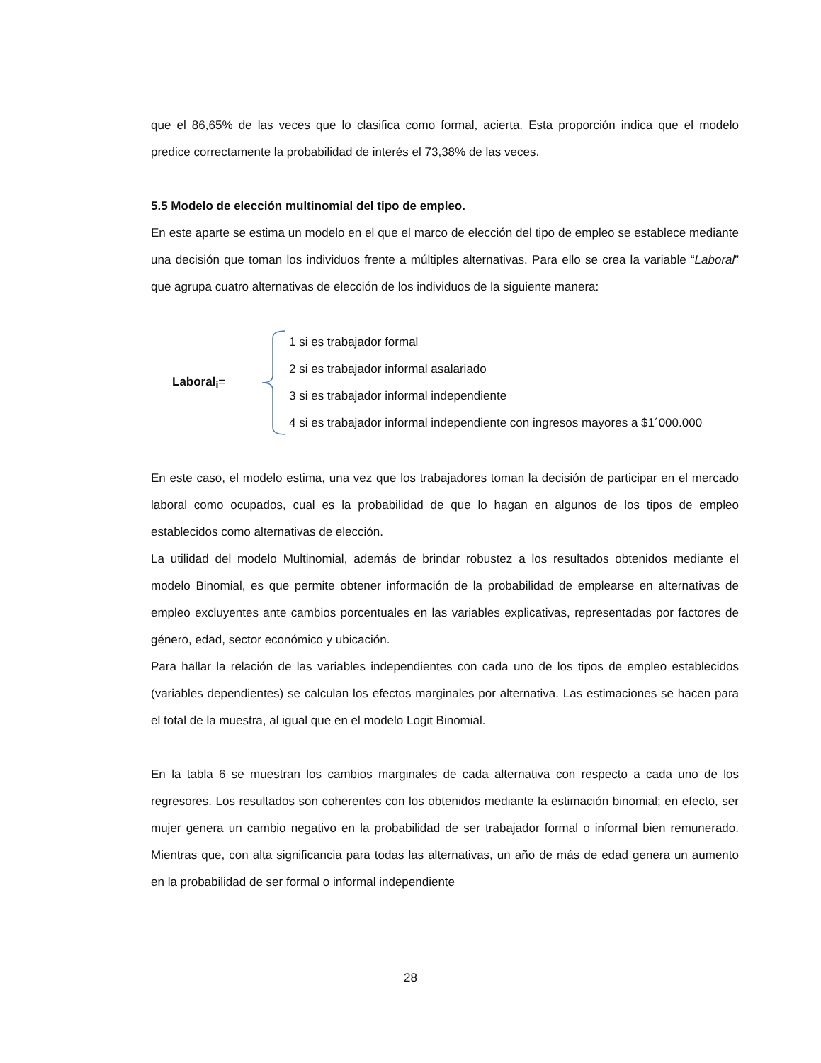que el 86,65% de las veces que lo clasifica como formal, acierta. Esta proporción indica que el modelo predice correctamente la probabilidad de interés el 73,38% de las veces.
5.5 Modelo de elección multinomial del tipo de empleo.
En este aparte se estima un modelo en el que el marco de elección del tipo de empleo se establece mediante una decisión que toman los individuos frente a múltiples alternativas. Para ello se crea la variable “Laboral” que agrupa cuatro alternativas de elección de los individuos de la siguiente manera:
Laboral<sub>i</sub>=
1 si es trabajador formal
2 si es trabajador informal asalariado
3 si es trabajador informal independiente
4 si es trabajador informal independiente con ingresos mayores a $1´000.000
En este caso, el modelo estima, una vez que los trabajadores toman la decisión de participar en el mercado laboral como ocupados, cual es la probabilidad de que lo hagan en algunos de los tipos de empleo establecidos como alternativas de elección.
La utilidad del modelo Multinomial, además de brindar robustez a los resultados obtenidos mediante el modelo Binomial, es que permite obtener información de la probabilidad de emplearse en alternativas de empleo excluyentes ante cambios porcentuales en las variables explicativas, representadas por factores de género, edad, sector económico y ubicación.
Para hallar la relación de las variables independientes con cada uno de los tipos de empleo establecidos (variables dependientes) se calculan los efectos marginales por alternativa. Las estimaciones se hacen para el total de la muestra, al igual que en el modelo Logit Binomial.
En la tabla 6 se muestran los cambios marginales de cada alternativa con respecto a cada uno de los regresores. Los resultados son coherentes con los obtenidos mediante la estimación binomial; en efecto, ser mujer genera un cambio negativo en la probabilidad de ser trabajador formal o informal bien remunerado. Mientras que, con alta significancia para todas las alternativas, un año de más de edad genera un aumento en la probabilidad de ser formal o informal independiente
28